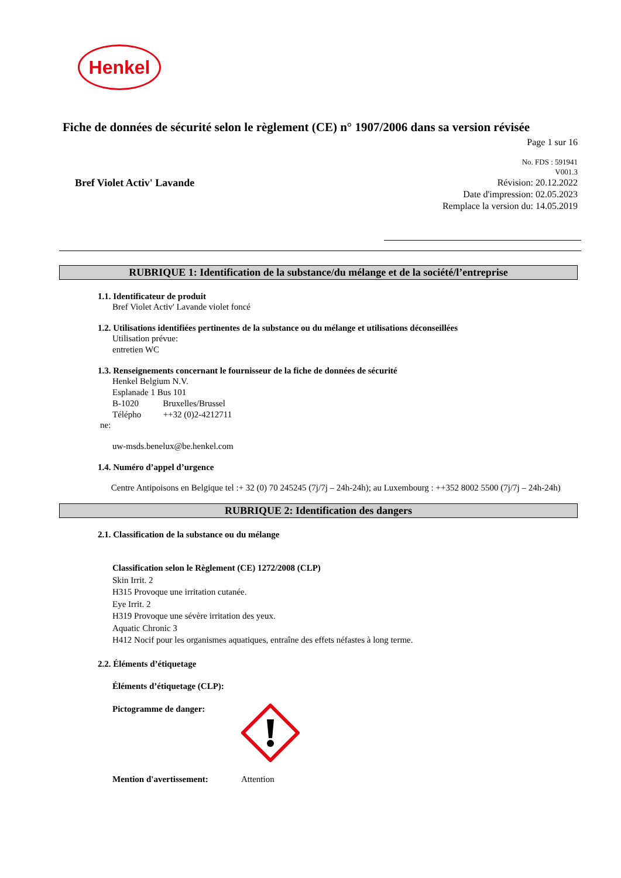Henkel
Fiche de données de sécurité selon le règlement (CE) n° 1907/2006 dans sa version révisée
Page 1 sur 16
Bref Violet Activ' Lavande
No. FDS : 591941
V001.3
Révision: 20.12.2022
Date d'impression: 02.05.2023
Remplace la version du: 14.05.2019
RUBRIQUE 1: Identification de la substance/du mélange et de la société/l’entreprise
1.1. Identificateur de produit
Bref Violet Activ' Lavande violet foncé
1.2. Utilisations identifiées pertinentes de la substance ou du mélange et utilisations déconseillées
Utilisation prévue:
entretien WC
1.3. Renseignements concernant le fournisseur de la fiche de données de sécurité
Henkel Belgium N.V.
Esplanade 1 Bus 101
B-1020 Bruxelles/Brussel
Télépho ++32 (0)2-4212711
ne:
uw-msds.benelux@be.henkel.com
1.4. Numéro d’appel d’urgence
Centre Antipoisons en Belgique tel :+ 32 (0) 70 245245 (7j/7j – 24h-24h); au Luxembourg : ++352 8002 5500 (7j/7j – 24h-24h)
RUBRIQUE 2: Identification des dangers
2.1. Classification de la substance ou du mélange
Classification selon le Règlement (CE) 1272/2008 (CLP)
Skin Irrit. 2
H315 Provoque une irritation cutanée.
Eye Irrit. 2
H319 Provoque une sévère irritation des yeux.
Aquatic Chronic 3
H412 Nocif pour les organismes aquatiques, entraîne des effets néfastes à long terme.
2.2. Éléments d’étiquetage
Éléments d’étiquetage (CLP):
Pictogramme de danger:
Mention d'avertissement: Attention